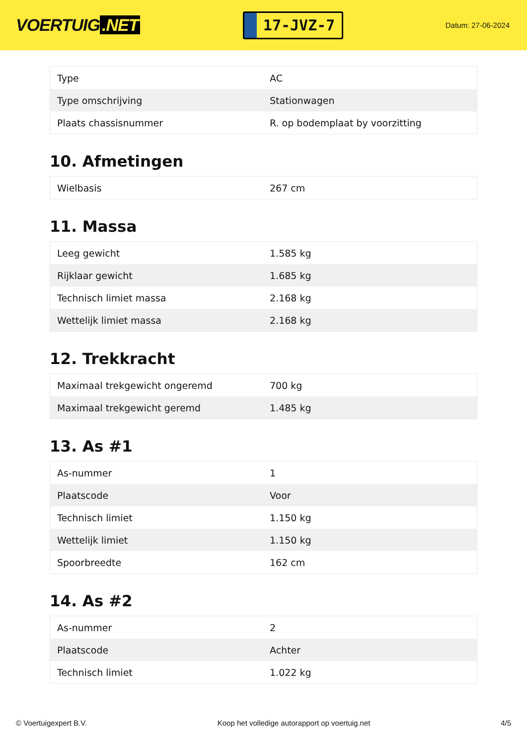VOERTUIG.NET
17-JVZ-7
Datum: 27-06-2024
| Type | AC |
| Type omschrijving | Stationwagen |
| Plaats chassisnummer | R. op bodemplaat by voorzitting |
10. Afmetingen
| Wielbasis | 267 cm |
11. Massa
| Leeg gewicht | 1.585 kg |
| Rijklaar gewicht | 1.685 kg |
| Technisch limiet massa | 2.168 kg |
| Wettelijk limiet massa | 2.168 kg |
12. Trekkracht
| Maximaal trekgewicht ongeremd | 700 kg |
| Maximaal trekgewicht geremd | 1.485 kg |
13. As #1
| As-nummer | 1 |
| Plaatscode | Voor |
| Technisch limiet | 1.150 kg |
| Wettelijk limiet | 1.150 kg |
| Spoorbreedte | 162 cm |
14. As #2
| As-nummer | 2 |
| Plaatscode | Achter |
| Technisch limiet | 1.022 kg |
© Voertuigexpert B.V. Koop het volledige autorapport op voertuig.net 4/5